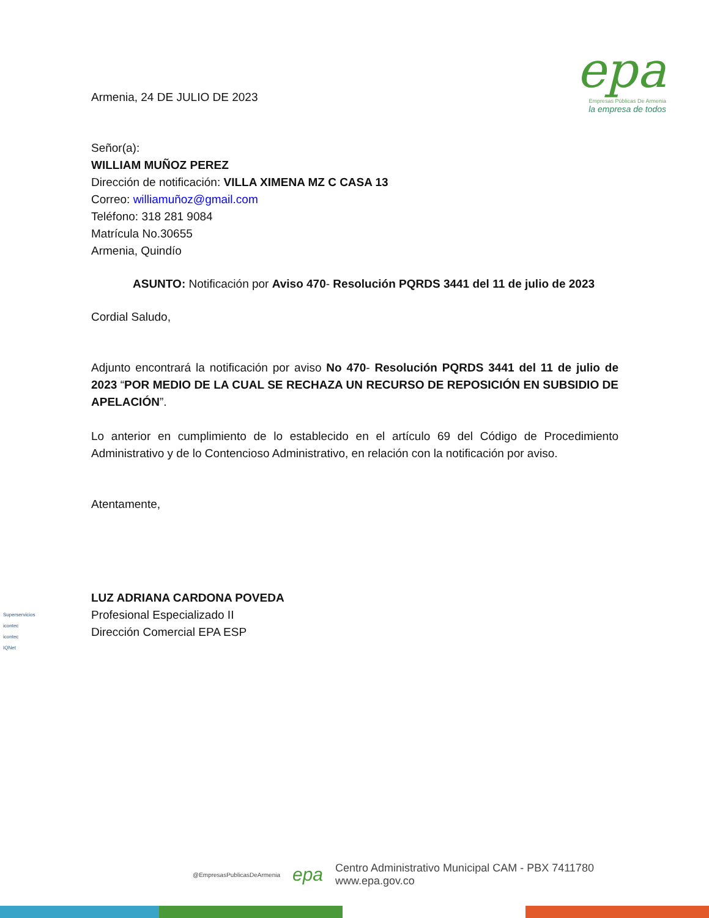epa
Empresas Públicas De Armenia
la empresa de todos
Armenia, 24 DE JULIO DE 2023
Señor(a):
WILLIAM MUÑOZ PEREZ
Dirección de notificación: VILLA XIMENA MZ C CASA 13
Correo: williamuñoz@gmail.com
Teléfono: 318 281 9084
Matrícula No.30655
Armenia, Quindío
ASUNTO: Notificación por Aviso 470- Resolución PQRDS 3441 del 11 de julio de 2023
Cordial Saludo,
Adjunto encontrará la notificación por aviso No 470- Resolución PQRDS 3441 del 11 de julio de 2023 “POR MEDIO DE LA CUAL SE RECHAZA UN RECURSO DE REPOSICIÓN EN SUBSIDIO DE APELACIÓN”.
Lo anterior en cumplimiento de lo establecido en el artículo 69 del Código de Procedimiento Administrativo y de lo Contencioso Administrativo, en relación con la notificación por aviso.
Atentamente,
LUZ ADRIANA CARDONA POVEDA
Profesional Especializado II
Dirección Comercial EPA ESP
Superservicios
icontec
icontec
IQNet
@EmpresasPublicasDeArmenia epa Centro Administrativo Municipal CAM - PBX 7411780
www.epa.gov.co